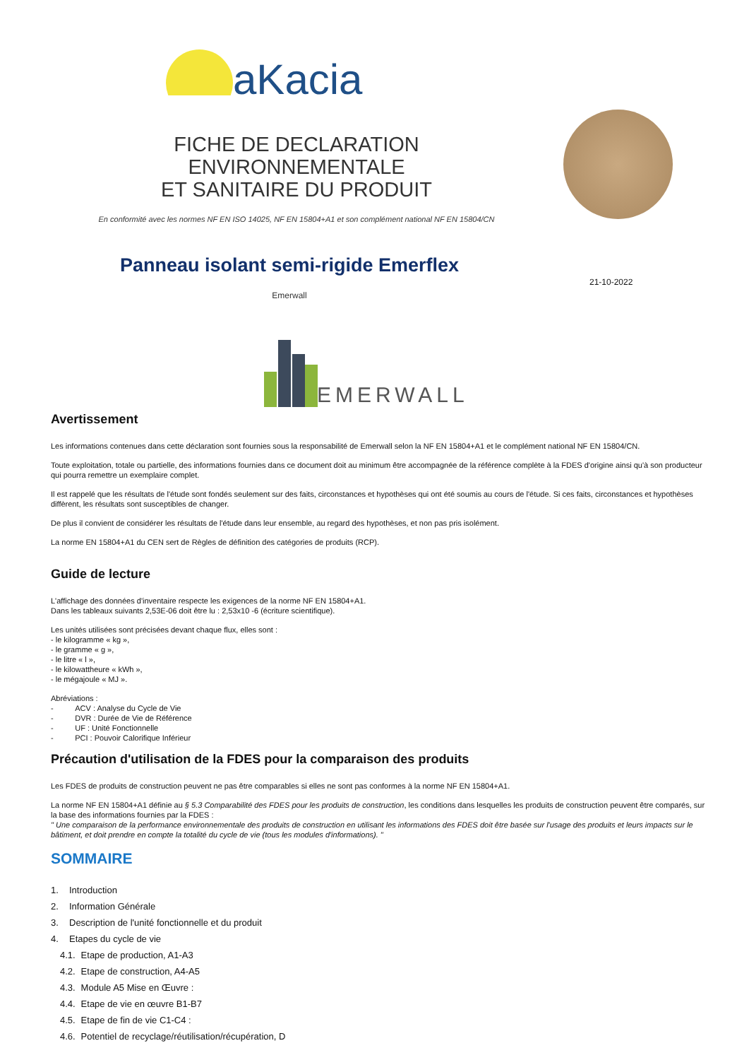aKacia
FICHE DE DECLARATION ENVIRONNEMENTALE
ET SANITAIRE DU PRODUIT
En conformité avec les normes NF EN ISO 14025, NF EN 15804+A1 et son complément national NF EN 15804/CN
Panneau isolant semi-rigide Emerflex
Emerwall
21-10-2022
EMERWALL
Avertissement
Les informations contenues dans cette déclaration sont fournies sous la responsabilité de Emerwall selon la NF EN 15804+A1 et le complément national NF EN 15804/CN.
Toute exploitation, totale ou partielle, des informations fournies dans ce document doit au minimum être accompagnée de la référence complète à la FDES d'origine ainsi qu'à son producteur qui pourra remettre un exemplaire complet.
Il est rappelé que les résultats de l'étude sont fondés seulement sur des faits, circonstances et hypothèses qui ont été soumis au cours de l'étude. Si ces faits, circonstances et hypothèses diffèrent, les résultats sont susceptibles de changer.
De plus il convient de considérer les résultats de l'étude dans leur ensemble, au regard des hypothèses, et non pas pris isolément.
La norme EN 15804+A1 du CEN sert de Règles de définition des catégories de produits (RCP).
Guide de lecture
L'affichage des données d'inventaire respecte les exigences de la norme NF EN 15804+A1.
Dans les tableaux suivants 2,53E-06 doit être lu : 2,53x10 -6 (écriture scientifique).
Les unités utilisées sont précisées devant chaque flux, elles sont :
- le kilogramme « kg »,
- le gramme « g »,
- le litre « l »,
- le kilowattheure « kWh »,
- le mégajoule « MJ ».
Abréviations :
- ACV : Analyse du Cycle de Vie
- DVR : Durée de Vie de Référence
- UF : Unité Fonctionnelle
- PCI : Pouvoir Calorifique Inférieur
Précaution d'utilisation de la FDES pour la comparaison des produits
Les FDES de produits de construction peuvent ne pas être comparables si elles ne sont pas conformes à la norme NF EN 15804+A1.
La norme NF EN 15804+A1 définie au § 5.3 Comparabilité des FDES pour les produits de construction, les conditions dans lesquelles les produits de construction peuvent être comparés, sur la base des informations fournies par la FDES :
" Une comparaison de la performance environnementale des produits de construction en utilisant les informations des FDES doit être basée sur l'usage des produits et leurs impacts sur le bâtiment, et doit prendre en compte la totalité du cycle de vie (tous les modules d'informations). "
SOMMAIRE
1. Introduction
2. Information Générale
3. Description de l'unité fonctionnelle et du produit
4. Etapes du cycle de vie
4.1. Etape de production, A1-A3
4.2. Etape de construction, A4-A5
4.3. Module A5 Mise en Œuvre :
4.4. Etape de vie en œuvre B1-B7
4.5. Etape de fin de vie C1-C4 :
4.6. Potentiel de recyclage/réutilisation/récupération, D